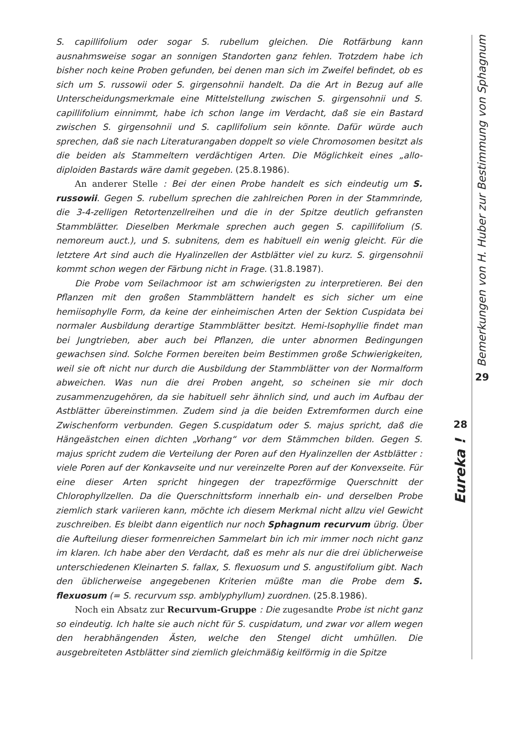S. capillifolium oder sogar S. rubellum gleichen. Die Rotfärbung kann ausnahmsweise sogar an sonnigen Standorten ganz fehlen. Trotzdem habe ich bisher noch keine Proben gefunden, bei denen man sich im Zweifel befindet, ob es sich um S. russowii oder S. girgensohnii handelt. Da die Art in Bezug auf alle Unterscheidungsmerkmale eine Mittelstellung zwischen S. girgensohnii und S. capillifolium einnimmt, habe ich schon lange im Verdacht, daß sie ein Bastard zwischen S. girgensohnii und S. capllifolium sein könnte. Dafür würde auch sprechen, daß sie nach Literaturangaben doppelt so viele Chromosomen besitzt als die beiden als Stammeltern verdächtigen Arten. Die Möglichkeit eines „allo-diploiden Bastards wäre damit gegeben. (25.8.1986).
An anderer Stelle : Bei der einen Probe handelt es sich eindeutig um S. russowii. Gegen S. rubellum sprechen die zahlreichen Poren in der Stammrinde, die 3-4-zelligen Retortenzellreihen und die in der Spitze deutlich gefransten Stammblätter. Dieselben Merkmale sprechen auch gegen S. capillifolium (S. nemoreum auct.), und S. subnitens, dem es habituell ein wenig gleicht. Für die letztere Art sind auch die Hyalinzellen der Astblätter viel zu kurz. S. girgensohnii kommt schon wegen der Färbung nicht in Frage. (31.8.1987).
Die Probe vom Seilachmoor ist am schwierigsten zu interpretieren. Bei den Pflanzen mit den großen Stammblättern handelt es sich sicher um eine hemiisophylle Form, da keine der einheimischen Arten der Sektion Cuspidata bei normaler Ausbildung derartige Stammblätter besitzt. Hemi-Isophyllie findet man bei Jungtrieben, aber auch bei Pflanzen, die unter abnormen Bedingungen gewachsen sind. Solche Formen bereiten beim Bestimmen große Schwierigkeiten, weil sie oft nicht nur durch die Ausbildung der Stammblätter von der Normalform abweichen. Was nun die drei Proben angeht, so scheinen sie mir doch zusammenzugehören, da sie habituell sehr ähnlich sind, und auch im Aufbau der Astblätter übereinstimmen. Zudem sind ja die beiden Extremformen durch eine Zwischenform verbunden. Gegen S.cuspidatum oder S. majus spricht, daß die Hängeästchen einen dichten „Vorhang“ vor dem Stämmchen bilden. Gegen S. majus spricht zudem die Verteilung der Poren auf den Hyalinzellen der Astblätter : viele Poren auf der Konkavseite und nur vereinzelte Poren auf der Konvexseite. Für eine dieser Arten spricht hingegen der trapezförmige Querschnitt der Chlorophyllzellen. Da die Querschnittsform innerhalb ein- und derselben Probe ziemlich stark variieren kann, möchte ich diesem Merkmal nicht allzu viel Gewicht zuschreiben. Es bleibt dann eigentlich nur noch Sphagnum recurvum übrig. Über die Aufteilung dieser formenreichen Sammelart bin ich mir immer noch nicht ganz im klaren. Ich habe aber den Verdacht, daß es mehr als nur die drei üblicherweise unterschiedenen Kleinarten S. fallax, S. flexuosum und S. angustifolium gibt. Nach den üblicherweise angegebenen Kriterien müßte man die Probe dem S. flexuosum (= S. recurvum ssp. amblyphyllum) zuordnen. (25.8.1986).
Noch ein Absatz zur Recurvum-Gruppe : Die zugesandte Probe ist nicht ganz so eindeutig. Ich halte sie auch nicht für S. cuspidatum, und zwar vor allem wegen den herabhängenden Ästen, welche den Stengel dicht umhüllen. Die ausgebreiteten Astblätter sind ziemlich gleichmäßig keilförmig in die Spitze
28
Eureka !
Bemerkungen von H. Huber zur Bestimmung von Sphagnum
29